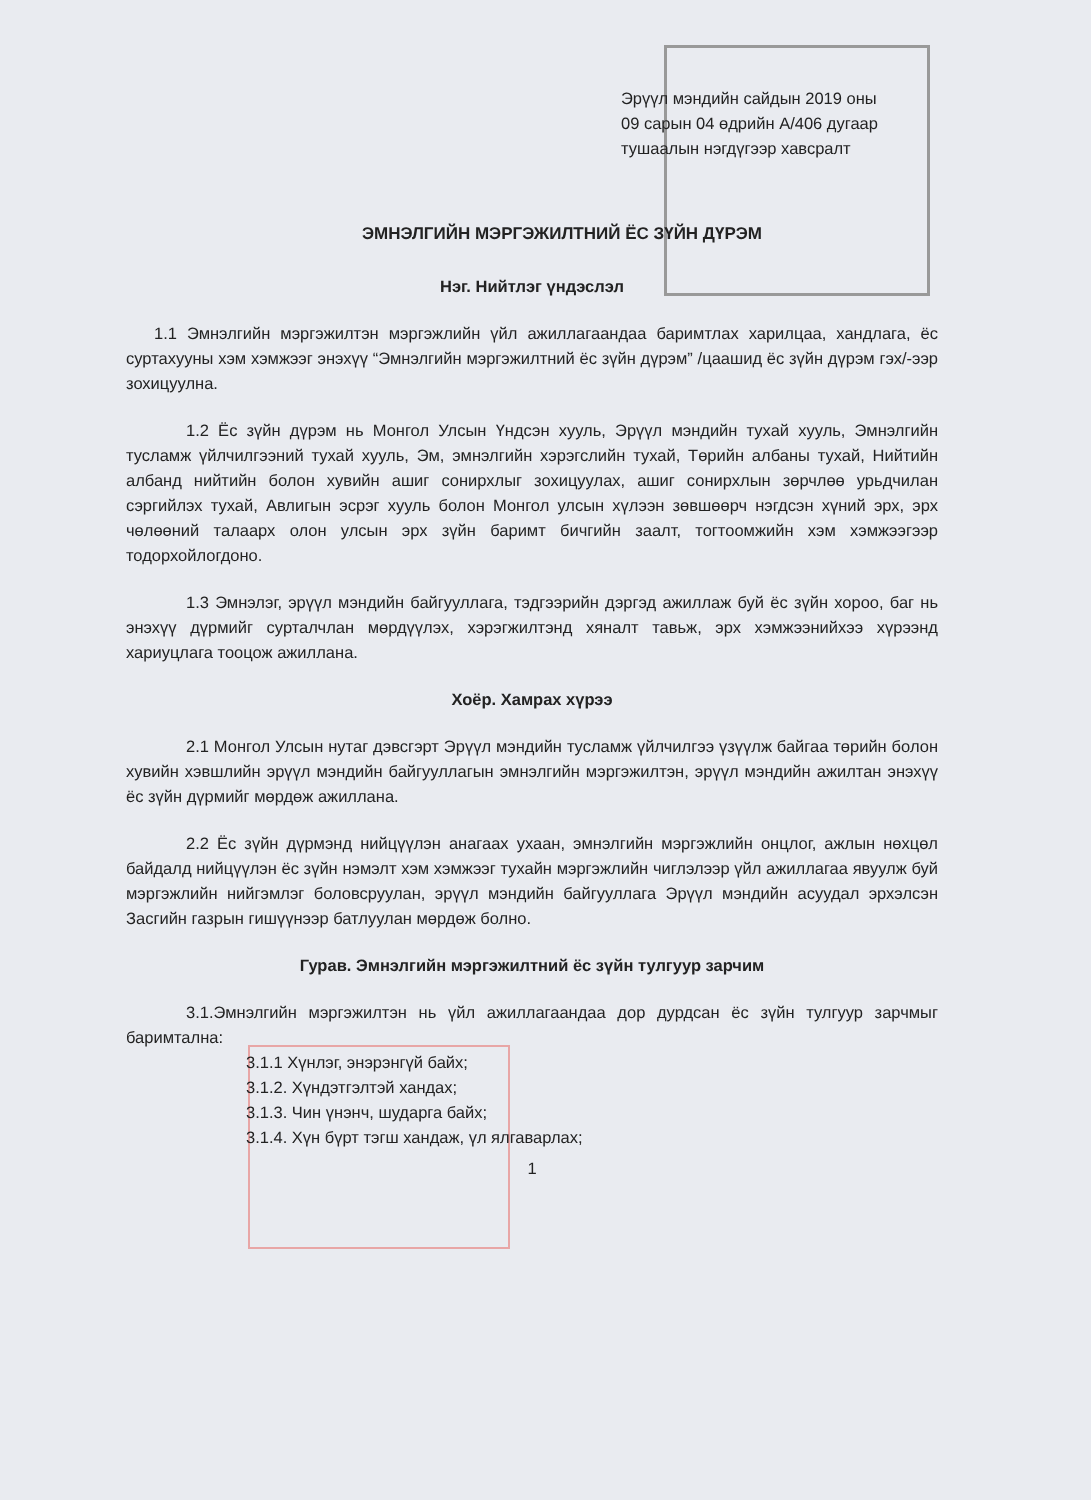Эрүүл мэндийн сайдын 2019 оны
09 сарын 04 өдрийн А/406 дугаар
тушаалын нэгдүгээр хавсралт
ЭМНЭЛГИЙН МЭРГЭЖИЛТНИЙ ЁС ЗҮЙН ДҮРЭМ
Нэг. Нийтлэг үндэслэл
1.1 Эмнэлгийн мэргэжилтэн мэргэжлийн үйл ажиллагаандаа баримтлах харилцаа, хандлага, ёс суртахууны хэм хэмжээг энэхүү “Эмнэлгийн мэргэжилтний ёс зүйн дүрэм” /цаашид ёс зүйн дүрэм гэх/-ээр зохицуулна.
1.2 Ёс зүйн дүрэм нь Монгол Улсын Үндсэн хууль, Эрүүл мэндийн тухай хууль, Эмнэлгийн тусламж үйлчилгээний тухай хууль, Эм, эмнэлгийн хэрэгслийн тухай, Төрийн албаны тухай, Нийтийн албанд нийтийн болон хувийн ашиг сонирхлыг зохицуулах, ашиг сонирхлын зөрчлөө урьдчилан сэргийлэх тухай, Авлигын эсрэг хууль болон Монгол улсын хүлээн зөвшөөрч нэгдсэн хүний эрх, эрх чөлөөний талаарх олон улсын эрх зүйн баримт бичгийн заалт, тогтоомжийн хэм хэмжээгээр тодорхойлогдоно.
1.3 Эмнэлэг, эрүүл мэндийн байгууллага, тэдгээрийн дэргэд ажиллаж буй ёс зүйн хороо, баг нь энэхүү дүрмийг сурталчлан мөрдүүлэх, хэрэгжилтэнд хяналт тавьж, эрх хэмжээнийхээ хүрээнд хариуцлага тооцож ажиллана.
Хоёр. Хамрах хүрээ
2.1 Монгол Улсын нутаг дэвсгэрт Эрүүл мэндийн тусламж үйлчилгээ үзүүлж байгаа төрийн болон хувийн хэвшлийн эрүүл мэндийн байгууллагын эмнэлгийн мэргэжилтэн, эрүүл мэндийн ажилтан энэхүү ёс зүйн дүрмийг мөрдөж ажиллана.
2.2 Ёс зүйн дүрмэнд нийцүүлэн анагаах ухаан, эмнэлгийн мэргэжлийн онцлог, ажлын нөхцөл байдалд нийцүүлэн ёс зүйн нэмэлт хэм хэмжээг тухайн мэргэжлийн чиглэлээр үйл ажиллагаа явуулж буй мэргэжлийн нийгэмлэг боловсруулан, эрүүл мэндийн байгууллага Эрүүл мэндийн асуудал эрхэлсэн Засгийн газрын гишүүнээр батлуулан мөрдөж болно.
Гурав. Эмнэлгийн мэргэжилтний ёс зүйн тулгуур зарчим
3.1.Эмнэлгийн мэргэжилтэн нь үйл ажиллагаандаа дор дурдсан ёс зүйн тулгуур зарчмыг баримтална:
3.1.1 Хүнлэг, энэрэнгүй байх;
3.1.2. Хүндэтгэлтэй хандах;
3.1.3. Чин үнэнч, шударга байх;
3.1.4. Хүн бүрт тэгш хандаж, үл ялгаварлах;
1